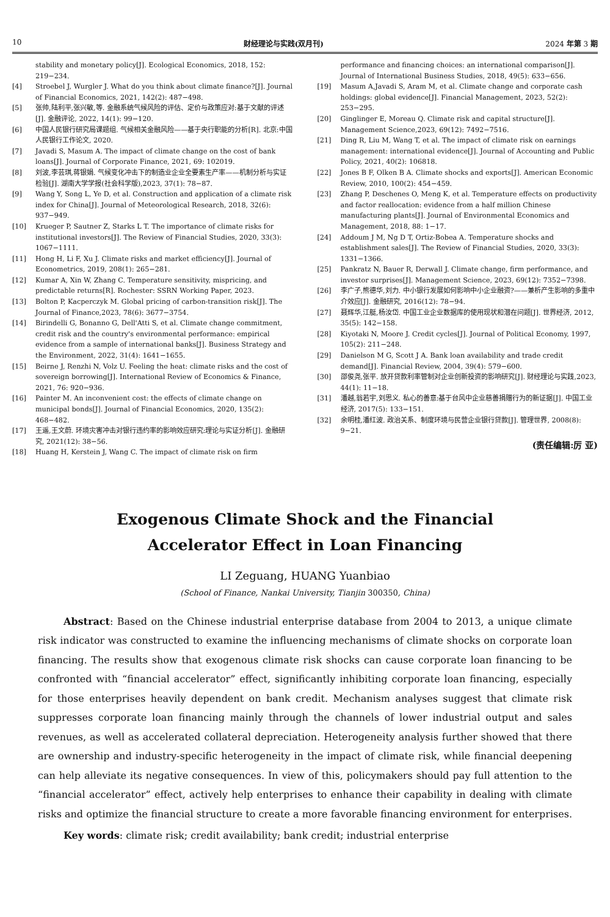10 财经理论与实践(双月刊) 2024 年第 3 期
stability and monetary policy[J]. Ecological Economics, 2018, 152: 219−234.
[4] Stroebel J, Wurgler J. What do you think about climate finance?[J]. Journal of Financial Economics, 2021, 142(2): 487−498.
[5] 张帅,陆利平,张兴敏,等. 金融系统气候风险的评估、定价与政策应对:基于文献的评述[J]. 金融评论, 2022, 14(1): 99−120.
[6] 中国人民银行研究局课题组. 气候相关金融风险——基于央行职能的分析[R]. 北京:中国人民银行工作论文, 2020.
[7] Javadi S, Masum A. The impact of climate change on the cost of bank loans[J]. Journal of Corporate Finance, 2021, 69: 102019.
[8] 刘波,李芸琪,蒋银娟. 气候变化冲击下的制造业企业全要素生产率——机制分析与实证检验[J]. 湖南大学学报(社会科学版),2023, 37(1): 78−87.
[9] Wang Y, Song L, Ye D, et al. Construction and application of a climate risk index for China[J]. Journal of Meteorological Research, 2018, 32(6): 937−949.
[10] Krueger P, Sautner Z, Starks L T. The importance of climate risks for institutional investors[J]. The Review of Financial Studies, 2020, 33(3): 1067−1111.
[11] Hong H, Li F, Xu J. Climate risks and market efficiency[J]. Journal of Econometrics, 2019, 208(1): 265−281.
[12] Kumar A, Xin W, Zhang C. Temperature sensitivity, mispricing, and predictable returns[R]. Rochester: SSRN Working Paper, 2023.
[13] Bolton P, Kacperczyk M. Global pricing of carbon-transition risk[J]. The Journal of Finance,2023, 78(6): 3677−3754.
[14] Birindelli G, Bonanno G, Dell'Atti S, et al. Climate change commitment, credit risk and the country's environmental performance: empirical evidence from a sample of international banks[J]. Business Strategy and the Environment, 2022, 31(4): 1641−1655.
[15] Beirne J, Renzhi N, Volz U. Feeling the heat: climate risks and the cost of sovereign borrowing[J]. International Review of Economics & Finance, 2021, 76: 920−936.
[16] Painter M. An inconvenient cost: the effects of climate change on municipal bonds[J]. Journal of Financial Economics, 2020, 135(2): 468−482.
[17] 王遥,王文蔚. 环境灾害冲击对银行违约率的影响效应研究:理论与实证分析[J]. 金融研究, 2021(12): 38−56.
[18] Huang H, Kerstein J, Wang C. The impact of climate risk on firm
performance and financing choices: an international comparison[J]. Journal of International Business Studies, 2018, 49(5): 633−656.
[19] Masum A,Javadi S, Aram M, et al. Climate change and corporate cash holdings: global evidence[J]. Financial Management, 2023, 52(2): 253−295.
[20] Ginglinger E, Moreau Q. Climate risk and capital structure[J]. Management Science,2023, 69(12): 7492−7516.
[21] Ding R, Liu M, Wang T, et al. The impact of climate risk on earnings management: international evidence[J]. Journal of Accounting and Public Policy, 2021, 40(2): 106818.
[22] Jones B F, Olken B A. Climate shocks and exports[J]. American Economic Review, 2010, 100(2): 454−459.
[23] Zhang P, Deschenes O, Meng K, et al. Temperature effects on productivity and factor reallocation: evidence from a half million Chinese manufacturing plants[J]. Journal of Environmental Economics and Management, 2018, 88: 1−17.
[24] Addoum J M, Ng D T, Ortiz-Bobea A. Temperature shocks and establishment sales[J]. The Review of Financial Studies, 2020, 33(3): 1331−1366.
[25] Pankratz N, Bauer R, Derwall J. Climate change, firm performance, and investor surprises[J]. Management Science, 2023, 69(12): 7352−7398.
[26] 李广子,熊德华,刘力. 中小银行发展如何影响中小企业融资?——兼析产生影响的多重中介效应[J]. 金融研究, 2016(12): 78−94.
[27] 聂辉华,江艇,杨汝岱. 中国工业企业数据库的使用现状和潜在问题[J]. 世界经济, 2012, 35(5): 142−158.
[28] Kiyotaki N, Moore J. Credit cycles[J]. Journal of Political Economy, 1997, 105(2): 211−248.
[29] Danielson M G, Scott J A. Bank loan availability and trade credit demand[J]. Financial Review, 2004, 39(4): 579−600.
[30] 邵俊尧,张平. 放开贷款利率管制对企业创新投资的影响研究[J]. 财经理论与实践,2023, 44(1): 11−18.
[31] 潘越,翁若宇,刘思义. 私心的善意:基于台风中企业慈善捐赠行为的新证据[J]. 中国工业经济, 2017(5): 133−151.
[32] 余明桂,潘红波. 政治关系、制度环境与民营企业银行贷款[J]. 管理世界, 2008(8): 9−21.
(责任编辑:厉 亚)
Exogenous Climate Shock and the Financial
Accelerator Effect in Loan Financing
LI Zeguang, HUANG Yuanbiao
(School of Finance, Nankai University, Tianjin 300350, China)
Abstract: Based on the Chinese industrial enterprise database from 2004 to 2013, a unique climate risk indicator was constructed to examine the influencing mechanisms of climate shocks on corporate loan financing. The results show that exogenous climate risk shocks can cause corporate loan financing to be confronted with “financial accelerator” effect, significantly inhibiting corporate loan financing, especially for those enterprises heavily dependent on bank credit. Mechanism analyses suggest that climate risk suppresses corporate loan financing mainly through the channels of lower industrial output and sales revenues, as well as accelerated collateral depreciation. Heterogeneity analysis further showed that there are ownership and industry-specific heterogeneity in the impact of climate risk, while financial deepening can help alleviate its negative consequences. In view of this, policymakers should pay full attention to the “financial accelerator” effect, actively help enterprises to enhance their capability in dealing with climate risks and optimize the financial structure to create a more favorable financing environment for enterprises.
Key words: climate risk; credit availability; bank credit; industrial enterprise